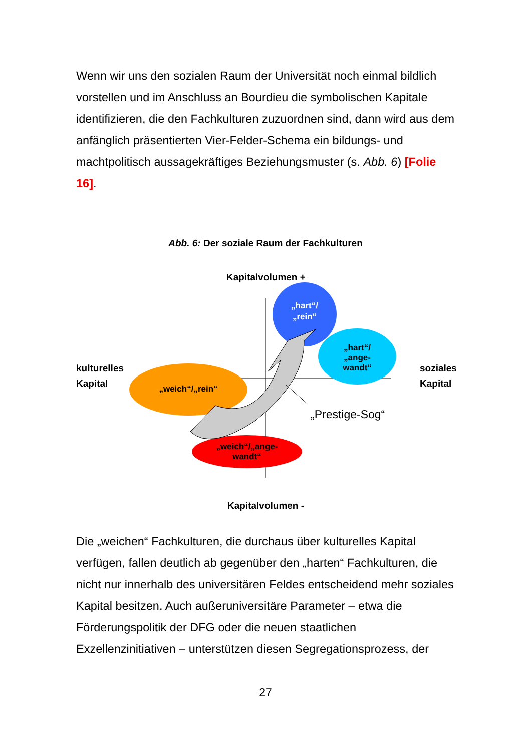Wenn wir uns den sozialen Raum der Universität noch einmal bildlich vorstellen und im Anschluss an Bourdieu die symbolischen Kapitale identifizieren, die den Fachkulturen zuzuordnen sind, dann wird aus dem anfänglich präsentierten Vier-Felder-Schema ein bildungs- und machtpolitisch aussagekräftiges Beziehungsmuster (s. Abb. 6) [Folie 16].
Abb. 6: Der soziale Raum der Fachkulturen
Kapitalvolumen +
Kapitalvolumen -
kulturelles
Kapital
soziales
Kapital
„hart“/
„rein“
„hart“/
„ange-
wandt“
„weich“/„rein“
„weich“/„ange-
wandt“
„Prestige-Sog“
Die „weichen“ Fachkulturen, die durchaus über kulturelles Kapital verfügen, fallen deutlich ab gegenüber den „harten“ Fachkulturen, die nicht nur innerhalb des universitären Feldes entscheidend mehr soziales Kapital besitzen. Auch außeruniversitäre Parameter – etwa die Förderungspolitik der DFG oder die neuen staatlichen Exzellenzinitiativen – unterstützen diesen Segregationsprozess, der
27